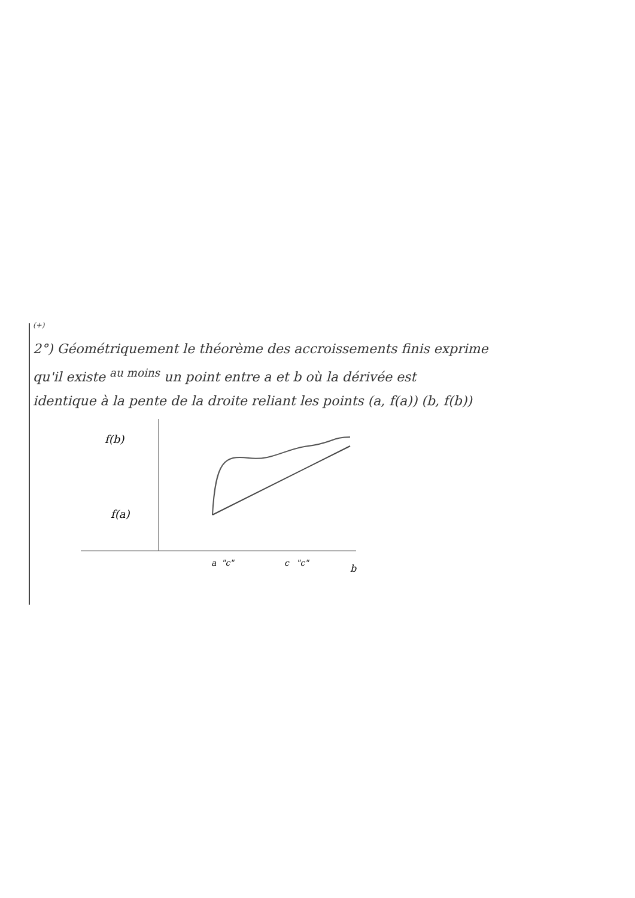(+)
2°) Géométriquement le théorème des accroissements finis exprime
qu'il existe <sup>au moins</sup> un point entre a et b où la dérivée est
identique à la pente de la droite reliant les points (a, f(a)) (b, f(b))
f(b)
f(a)
a
"c"
c
"c"
b